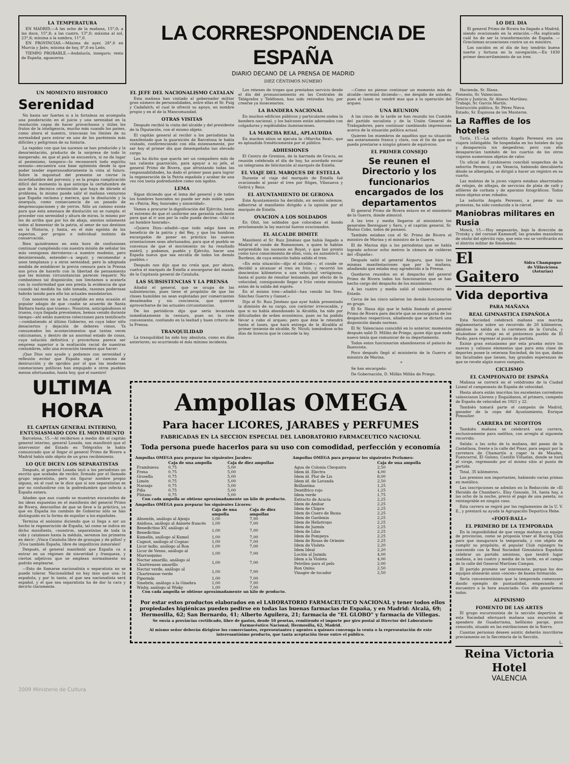LA TEMPERATURA
EN MADRID.—A las ocho de la mañana, 15°,0; a las doce, 15°,8; a las cuatro, 13°,0; máxima al sol, 23°,8; mínima a la sombra, 11°,0.
EN PROVINCIAS.—Máxima de ayer, 28°,0 en Murcia y Jaén; mínima de hoy, 8°,0 en León.
TIEMPO PROBABLE.—Andalucía, inseguro; resto de España, aguaceros.
LA CORRESPONDENCIA DE ESPAÑA
DIARIO DECANO DE LA PRENSA DE MADRID
DIEZ CÉNTIMOS NÚMERO
LO DEL DIA
El general Primo de Rivera ha llegado a Madrid, siendo ovacionado en la estación.—Ha explicado cuál ha de ser la transformación de España. — Gravísimas acusaciones contra un ex ministro.
Los nacidos en el día de hoy tendrán buena suerte y fortuna en la navegación.—En 1830 primer descarrilamiento de un tren.
UN MOMENTO HISTORICO
Serenidad
No basta ser fuertes si a la fortaleza no acompaña una ponderación en el juicio y una serenidad en la resolución capaz de hacer provechosos y útiles los frutos de la inteligencia, mucho más cuando los países, como ahora el nuestro, trasvasan los límites de su normalidad para entrar en uno de los paréntesis más difíciles y peligrosos de su historia.
La rapidez con que los sucesos se han producido y la desorientación, producto de la sorpresa de todo lo inesperado, en que el país se encuentra, si no da lugar al pesimismo, tampoco—lo reconocerá todo espíritu sensato—encuentra una base optimista desde la que poder tender esperanzadoramente la vista al futuro. Sobre la inquietud del presente se cierne la incertidumbre del porvenir, y es la propia complicación difícil del momento la que anticipa la certidumbre de que de la decisiva orientación que haya de dársele al problema, lo mismo puede salir el mañana venturoso que España reclama y merece, que la disolución y la anarquía, como consecuencia de un pasado de despreocupaciones y de yerros. Sólo un camino existe para que esta amenaza de disolución no se cumpla: el proceder con serenidad y altura de miras, lo mismo por los de arriba que por los de abajo, atentos solamente todos al bienestar de la patria, al amor de sus destinos en la Historia, y hasta, en el más egoísta de los aspectos, por propio e individual instinto de conservación.
Bien quisiéramos en esta hora de confusiones continuar cumpliendo con nuestra misión de señalar los más ventajosos derroteros—a nuestro modesto, pero desinteresado, entender—a seguir, y recomendar a unos templanza y a otros serenidad; pero la adoptada medida de establecer la previa censura para la Prensa nos priva de hacerlo con la libertad de pensamiento que las mismas circunstancias parecen requerir. No combatimos tal disposición; nos limitamos a acatarla con la conformidad que nos presta la evidencia de que cuando tal medida ha sido tomada, razones poderosas habrán tenido para ello los actuales mandatarios.
Con nosotros no se ha cumplido en esta ocasión el popular adagio de que «nadie se acuerda de Santa Bárbara hasta que truena». Nosotros, anticipándonos al trueno, cuya llegada preveíamos, hemos venido durante tiempo—ahí están nuestras colecciones para testificarlo—combatiendo al último Gobierno, en cuya labor sólo desaciertos y dejación de deberes vimos. Ya consumados los acontecimientos que tantas veces vaticinamos, y dentro de un anormal estado de cosas, cuya solución definitiva y provechosa parece ser empresa superior a la exaltación racial de nuestras costumbres, sólo una evocación tenemos que hacer:
¡Que Dios nos ayude y podamos con serenidad y reflexión evitar que España siga el camino de destrucción y de oprobio por el que las modernas conmociones políticas han empujado a otros pueblos menos afortunados, hasta hoy, que el nuestro!
ULTIMA HORA
EL CAPITAN GENERAL INTERINO, ENTUSIASMADO CON EL MOVIMIENTO
Barcelona, 15.—Al recibirnos a medio día el capitán general interino, general Losada, nos manifestó que el interventor del Estado en Telégrafos le había comunicado que al llegar el general Primo de Rivera a Madrid había sido objeto de un gran recibimiento.
LO QUE DICEN LOS SEPARATISTAS
Después, el general Losada leyó a los periodistas un escrito que acababa de recibir, firmado por el llamado grupo separatista, pero sin figurar nombre propio alguno, en el cual se le dice que si son separatistas es por no confundirse con la podredumbre que infecta a España entera.
Añaden que aun cuando se muestran encantados de las ideas expuestas en el manifiesto del general Primo de Rivera, desconfían de que se lleve a la práctica, ya que en España los cambios de Gobierno sólo se han distinguido en la forma de expoliar a los españoles.
Termina el anónimo diciendo que si llega a ser un hecho la regeneración de España, tal como se indica en dicho manifiesto, «nosotros, separatistas de toda la vida y catalanes hasta la médula, seremos los primeros en decir: ¡Visca Cataluña libre de granujas y de pillos! y ¡Viva también España, libre de impolíticos inmorales!
Después, el general manifestó que España va a entrar en un régimen de sinceridad y franqueza, y ciertos adjetivos que se emplean normalmente no podrán emplearse.
—Esto de llamarse nacionalista o separatista no se puede tolerar. Nacionalidad no hay mas que una: la española; y por lo tanto, el que sea nacionalista será español, y el que sea separatista ha de dar la cara y decirlo claramente.
EL JEFE DEL NACIONALISMO CATALAN
Esta mañana han visitado al gobernador militar gran número de personalidades, entre ellas el Sr. Puig y Cadafalch; el cual le ofreció su apoyo, en nombre propio y en el de la Mancomundad.
OTRAS VISITAS
Después recibió la visita del alcalde y del presidente de la Diputación, con el mismo objeto.
El capitán general al recibir a los periodistas ha manifestado que la guarnición de Barcelona le había visitado, conferenciando con ella extensamente, por ser hoy el primer día que desempeñaba tan elevado cargo.
Les ha dicho que quería ser un compañero más de tan valiente guarnición, para apoyar a su jefe, el general Primo de Rivera, que afrontando todas las responsabilidades, ha dado el primer paso para lograr la regeneración de la Patria española y acabar de una vez con tanta podredumbre como nos agobia.
LEMA
Sigue diciendo que el lema del general y de todos los hombres honrados no puede ser más noble, pues es «Patria, Rey, honradez y sinceridad».
Vamos a procurar la dignificación del Ejército, hasta el extremo de que el uniforme sea garantía suficiente para que al ir uno por la calle pueda decirse: «Ahí va un hombre honrado».
«Quiera Dios—añadió—que todo salga bien en beneficio de la patria y del Rey, y que los hombres encargados de poner en práctica las nuevas orientaciones sean afortunados, para que el pueblo se convenza de que el movimiento no ha resultado estéril, y podamos, pueblo y Ejército, hacer una España nueva que sea envidia de todos los demás pueblos.»
Después nos dijo que no creía que, por ahora, vuelva el marqués de Estella a encargarse del mando de la Capitanía general de Cataluña.
LAS SUBSISTENCIAS Y LA PRENSA
Añadió el general, que se ocupa de las subsistencias, pues tiene el propósito de que las clases humildes no sean explotadas por comerciantes desalmados y sin conciencia, que quieran aprovecharse de las actuales circunstancias.
De los periódicos dijo que sería levantada inmediatamente la censura, pues no la cree conveniente, confiando en la lealtad y buen criterio de la Prensa.
TRANQUILIDAD
La tranquilidad ha sido hoy absoluta, como en días anteriores; no ocurriendo el más mínimo incidente.
Los retenes de tropas que prestaban servicio desde el día del pronunciamiento en las Centrales de Telégrafos y Teléfonos, han sido retirados hoy, por creerse ya innecesarios.
LA BANDERA NACIONAL
En muchos edificios públicos y particulares ondea la bandera nacional, y los balcones están adornados con colgaduras y espléndidas iluminaciones.
LA MARCHA REAL, APLAUDIDA
En muchos sitios se ejecuta la «Marcha Real», que es aplaudida frenéticamente por el público.
ADHESIONES
El Centro de Gremios, de la barriada de Gracia, en reunión celebrada el día de hoy, ha acordado enviar un telegrama de felicitación al marqués de Estella.
EL VIAJE DEL MARQUES DE ESTELLA
Durante el viaje del marqués de Estella fué ovacionado al pasar el tren por Sitges, Vilanueva y Geltrú y Reus.
EL AYUNTAMIENTO DE GERONA
Este Ayuntamiento ha decidido, en sesión solemne, adherirse al manifiesto dirigido a la opinión por el marqués de Estella.
OVACION A LOS SOLDADOS
En Olot, los soldados que colocaban el bando proclamando la ley marcial fueron ovacionados.
EL ALCALDE DIMITE
Manifestó el Sr. Ruiz Jiménez que había llegado a Madrid el conde de Romanones, a quien le habían sorprendido los sucesos en Royat, y que tan pronto como tuvo conocimiento de ellos, vino, en automóvil, a Burdeos, de cuya estación había salido el tren.
«En esta situación—dijo el alcalde—, el conde se decidió a alcanzar el tren en Irún, y recorrió los doscientos kilómetros a una velocidad vertiginosa, hasta el punto de resultar lesionado, por efecto de la velocidad, consiguiendo llegar a Irún veinte minutos antes de la salida del exprés.
En el mismo tren—añadió—han venido los Sres. Sánchez Guerra y Gasset.»
Dijo el Sr. Ruiz Jiménez que ayer había presentado la dimisión de su cargo, con carácter irrevocable, y que si no había abandonado la Alcaldía, ha sido por dificultades de orden económico, pues no ha podido llevar a cabo el arqueo; pero que éste le retendrá hasta el lunes, que hará entrega de la Alcaldía al primer teniente de alcalde, Sr. Nicoli; tomándose ocho días de licencia que le concede la ley.
—Como no pienso continuar un momento más de alcalde—terminó diciendo—, me despido de ustedes, pues el lunes no vendré mas que a la operación del arqueo.
UNA REUNION
A las cinco de la tarde se han reunido los Comités del partido socialista y de la Unión General de Trabajadores, para continuar cambiando impresiones acerca de la situación política actual.
Quieren los miembros de aquéllos que su situación sea enteramente franca y clara, con el fin de que no pueda prestarse a ningún género de equívocos.
EL PRIMER CONSEJO
Se reunen el Directorio y los funcionarios encargados de los departamentos
El general Primo de Rivera estuvo en el ministerio de la Guerra, donde almorzó.
A las tres y media llegaron al ministerio los generales Berenguer y Saro, y el capitán general, Sr. Muñoz Cobo, todos de paisano.
También estaban con el Sr. Primo de Rivera el ministro de Marina y el ministro de la Guerra.
El de Marina dijo a los periodistas que se había logrado achicar ocho metros la cámara de calderas del «España».
Después salió el general Aizpuru, que hizo las mismas manifestaciones que por la mañana, añadiendo que estaba muy agradecido a la Prensa.
Quedaron reunidos en el despacho del general Primo de Rivera todos los funcionarios que se han hecho cargo del despacho de los ministerios.
A las cuatro y media salió el subsecretario de Estado.
Cerca de las cinco salieron los demás funcionarios en grupo.
El Sr. Illana dijo que le había llamado el general Primo de Rivera para decirle que se encargarán de los despachos respectivos, añadiendo que se dictará una disposición dando normas.
El Sr. Valenciano coincidió en lo anterior, momentos después salió D. Millán de Priego, quien dijo que nada nuevo tenía que comunicar de su departamento.
Todos estos funcionarios abandonaron el palacio de Buenvista.
Poco después llegó al ministerio de la Guerra el ministro de Marina.
*
Se han encargado:
De Gobernación, D. Millán Millán de Priego.
Ampollas OMEGA
Para hacer LICORES, JARABES y PERFUMES
FABRICADAS EN LA SECCION ESPECIAL DEL LABORATORIO FARMACEUTICO NACIONAL
Toda persona puede hacerlos para su uso con comodidad, perfección y economía
Ampollas OMEGA para preparar los siguientes Jarabes:
| | Caja de una ampolla | Caja de diez ampollas |
| --- | --- | --- |
| Frambuesa | 0,75 | 5,00 |
| Fresa | 0,75 | 5,00 |
| Grosella | 0,75 | 5,00 |
| Limón | 0,75 | 5,00 |
| Naranja | 0,75 | 5,00 |
| Piña | 0,75 | 5,00 |
| Plátano | 0,75 | 5,00 |
Con cada ampolla se obtiene aproximadamente un kilo de producto.
Ampollas OMEGA para preparar los siguientes Licores:
| | Caja de una ampolla | Caja de diez ampollas |
| --- | --- | --- |
| Absentín, análogo al Ajenjo | 1,00 | 7,00 |
| Anidosa, análogo al Anisete francés | 1,00 | 7,00 |
| Benedictino XV, análogo al Benedictino | 1,00 | 7,00 |
| Kumelín, análogo al Kumel | 1,00 | 7,00 |
| Cagnot, análogo al Cognac | 1,00 | 7,00 |
| Licor indio, análogo al Ron | 1,00 | 7,00 |
| Licor de Venus, análogo al Marrasquino | 1,00 | 7,00 |
| Nectar amarillo, análogo al Chartreusse amarillo | 1,00 | 7,00 |
| Nectar verde, análogo al Chartreusse verde | 1,00 | 7,00 |
| Pipermín | 1,00 | 7,00 |
| Sinebrín, análogo a la Ginebra | 1,00 | 7,00 |
| Wishy, análogo al Wisky | 1,00 | 7,00 |
Con cada ampolla se obtiene aproximadamente un kilo de producto.
Ampollas OMEGA para preparar los siguientes Perfumes:
| | Caja de una ampolla |
| --- | --- |
| Agua de Colonia Cleopatra | 2,50 |
| Idem íd. Electra | 4,00 |
| Idem íd. Flor de Lis | 8,00 |
| Idem íd. de Lavanda | 2,50 |
| Brillantina | 1,25 |
| Dentífrico rojo | 1,25 |
| Idem verde | 1,75 |
| Extracto de Acacia | 2,25 |
| Idem de Ambar | 2,25 |
| Idem de Chipre | 2,25 |
| Idem de Cuero de Rusia | 2,25 |
| Idem de Gardenia | 2,25 |
| Idem de Heliotropo | 2,25 |
| Idem de Jazmín | 2,25 |
| Idem de Lilas | 2,25 |
| Idem de Pompeya | 2,25 |
| Idem de Rosas de Oriente | 2,25 |
| Idem de Violeta | 2,20 |
| Idem Ideal | 2,20 |
| Loción al Jazmín | 4,00 |
| Idem a la Violeta | 4,00 |
| Petróleo para el pelo | 2,00 |
| Ron Quina | 2,50 |
| Vinagre de tocador | 2,50 |
Por estar estos productos elaborados en el LABORATORIO FARMACEUTICO NACIONAL y tener todos ellos propiedades higiénicas pueden pedirse en todas las buenas farmacias de España, y en Madrid: Alcalá, 69; Hermosilla, 62; San Bernardo, 41; Alberto Aguilera, 21; farmacia de "EL GLOBO" y farmacia de Villegas.
Se envía a provincias certificado, libre de gastos, desde 10 pesetas, remitiendo el importe por giro postal al Director del Laboratorio Farmacéutico Nacional, Hermosilla, 62, Madrid.
Al mismo señor deberán dirigirse los comerciantes, representantes y agentes a quienes convenga la venta o la representación de este interesantísimo producto, que tanta aceptación tiene entre el público.
Hacienda, Sr. Illana.
Fomento, Sr. Valenciano.
Gracia y Justicia, Sr. Alonso Martínez.
Trabajo, Sr. García Martín.
Instrucción pública, Sr. Pérez Nieva.
Estado, Sr. Espinosa de los Monteros.
La Raffles de los hoteles
Turín, 15.—La señorita Angela Perenesi era una viajera infatigable. Se hospedaba en los hoteles de lujo y desaparecía sin despedirse; pero con ella desaparecían también de los cuartos de los otros viajeros numerosos objetos de valor.
Un oficial de Carabineros concibió sospechas de la señorita Perenesi, y en Venecia, habiendo descubierto dónde se albergaba, se dirigió a hacer un registro en su cuarto.
Las maletas de la joven viajera estaban abarrotadas de relojes, de alhajas, de servicios de plata de café y alfileres de corbata y de aparatos fotográficos. Todos estos objetos eran robados.
La señorita Angela Perenesi, a pesar de sus protestas, ha sido conducida a la cárcel.
Maniobras militares en Rusia
Moscú, 15.—Hoy empezarán, bajo la dirección de Trotsky y del coronel Kamenoff, las grandes maniobras de otoño del ejército rojo, que esta vez se verificarán en el distrito militar de Smolensko.
El Gaitero Sidra Champagne de Villaviciosa (Asturias)
Vida deportiva
PARA MAÑANA
REAL GIMNASTICA ESPAÑOLA
Esta Sociedad celebrará mañana una marcha reglamentaria sobre un recorrido de 20 kilómetros, dándose la salida en la carretera de la Coruña, y situándose el viraje en el pintoresco pueblo de El Pardo, para regresar al punto de partida.
Existe gran entusiasmo por esta prueba entre los nuevos y valiosos elementos que para esta clase de deportes posee la veterana Sociedad, de los que, dadas las facultades que tienen, hay grandes esperanzas de que se revele algún nuevo campeón.
CICLISMO
EL CAMPEONATO DE ESPAÑA
Mañana se correrá en el velódromo de la Ciudad Lineal el campeonato de España de velocidad.
Hasta ahora están inscritos los excelentes corredores valencianos Llorens y Enguídanos, el primero, campeón de España de velocidad en 1921 y 22.
También tomará parte el campeón de Madrid, ganador de la copa del Ayuntamiento, Enrique Pimoulier.
CARRERA DE NEOFITOS
También mañana se celebrará una carrera, exclusivamente para neófitos, con arreglo al siguiente recorrido:
Salida: a las ocho de la mañana, del paseo de la Castellana, frente a la calle del Pinar, para seguir por la carretera de Chamartín a coger la de Maudes, Fuencarral, El Goloso, Castillo Viñuelas, donde se hará el viraje, regresando por el mismo sitio al punto de partida.
Total, 35 kilómetros.
Los premios son importantes, habiendo varias primas en metálico.
Las inscripciones se admiten en la Redacción de «El Heraldo de Chamberí», Eloy Gonzalo, 34, hasta hoy, a las ocho de la noche, previo el pago de una peseta, no reintegrable en ningún caso.
Esta carrera se regirá por los reglamentos de la U. V. E., y prestará su ayuda la Agrupación Deportiva Hebe.
«FOOT-BALL»
EL PRIMERO DE LA TEMPORADA
En la imposibilidad de que venga mañana un equipo de provincias, como se proponía traer el Racing Club para que inaugurara la temporada, y con objeto de cumplir su propósito, el popular Club rojinegro ha convenido con la Real Sociedad Gimnástica Española celebrar un partido amistoso, que tendrá lugar mañana, a las cuatro y media de la tarde, en el campo de la calle del General Martínez Campos.
El partido promete ser interesante, porque los dos equipos alinearán unos «onces» de buena formación.
Sería convenientísimo que la temporada comenzara dando ejemplo de puntualidad, empezando el encuentro a la hora anunciada. Con ello ganaríamos todos.
ALPINISMO
FOMENTO DE LAS ARTES
El grupo excursionista de la sección deportiva de esta Sociedad efectuará mañana una excursión al apeadero de Guadarrama, bellísimo paraje, poco conocido, situado en las estribaciones de la Sierra.
Cuantas personas deseen asistir, deberán inscribirse previamente en la Secretaría de la Sección.
L.
Reina Victoria Hotel
VALENCIA
2009 Ministerio de Cultura